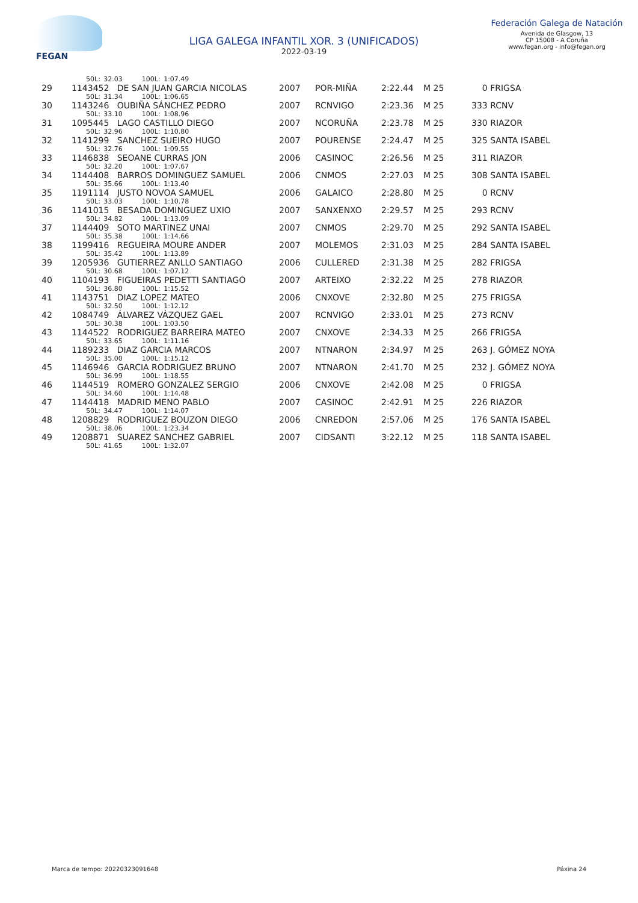FEGAN
LIGA GALEGA INFANTIL XOR. 3 (UNIFICADOS)
2022-03-19
Federación Galega de Natación
Avenida de Glasgow, 13
CP 15008 - A Coruña
www.fegan.org - info@fegan.org
| | 50L: 32.03 100L: 1:07.49 | | | | | |
| 29 | 1143452 DE SAN JUAN GARCIA NICOLAS | 2007 | POR-MIÑA | 2:22.44 | M 25 | 0 FRIGSA |
| | 50L: 31.34 100L: 1:06.65 | | | | | |
| 30 | 1143246 OUBIÑA SÁNCHEZ PEDRO | 2007 | RCNVIGO | 2:23.36 | M 25 | 333 RCNV |
| | 50L: 33.10 100L: 1:08.96 | | | | | |
| 31 | 1095445 LAGO CASTILLO DIEGO | 2007 | NCORUÑA | 2:23.78 | M 25 | 330 RIAZOR |
| | 50L: 32.96 100L: 1:10.80 | | | | | |
| 32 | 1141299 SANCHEZ SUEIRO HUGO | 2007 | POURENSE | 2:24.47 | M 25 | 325 SANTA ISABEL |
| | 50L: 32.76 100L: 1:09.55 | | | | | |
| 33 | 1146838 SEOANE CURRAS JON | 2006 | CASINOC | 2:26.56 | M 25 | 311 RIAZOR |
| | 50L: 32.20 100L: 1:07.67 | | | | | |
| 34 | 1144408 BARROS DOMINGUEZ SAMUEL | 2006 | CNMOS | 2:27.03 | M 25 | 308 SANTA ISABEL |
| | 50L: 35.66 100L: 1:13.40 | | | | | |
| 35 | 1191114 JUSTO NOVOA SAMUEL | 2006 | GALAICO | 2:28.80 | M 25 | 0 RCNV |
| | 50L: 33.03 100L: 1:10.78 | | | | | |
| 36 | 1141015 BESADA DOMINGUEZ UXIO | 2007 | SANXENXO | 2:29.57 | M 25 | 293 RCNV |
| | 50L: 34.82 100L: 1:13.09 | | | | | |
| 37 | 1144409 SOTO MARTINEZ UNAI | 2007 | CNMOS | 2:29.70 | M 25 | 292 SANTA ISABEL |
| | 50L: 35.38 100L: 1:14.66 | | | | | |
| 38 | 1199416 REGUEIRA MOURE ANDER | 2007 | MOLEMOS | 2:31.03 | M 25 | 284 SANTA ISABEL |
| | 50L: 35.42 100L: 1:13.89 | | | | | |
| 39 | 1205936 GUTIERREZ ANLLO SANTIAGO | 2006 | CULLERED | 2:31.38 | M 25 | 282 FRIGSA |
| | 50L: 30.68 100L: 1:07.12 | | | | | |
| 40 | 1104193 FIGUEIRAS PEDETTI SANTIAGO | 2007 | ARTEIXO | 2:32.22 | M 25 | 278 RIAZOR |
| | 50L: 36.80 100L: 1:15.52 | | | | | |
| 41 | 1143751 DIAZ LOPEZ MATEO | 2006 | CNXOVE | 2:32.80 | M 25 | 275 FRIGSA |
| | 50L: 32.50 100L: 1:12.12 | | | | | |
| 42 | 1084749 ÁLVAREZ VÁZQUEZ GAEL | 2007 | RCNVIGO | 2:33.01 | M 25 | 273 RCNV |
| | 50L: 30.38 100L: 1:03.50 | | | | | |
| 43 | 1144522 RODRIGUEZ BARREIRA MATEO | 2007 | CNXOVE | 2:34.33 | M 25 | 266 FRIGSA |
| | 50L: 33.65 100L: 1:11.16 | | | | | |
| 44 | 1189233 DIAZ GARCIA MARCOS | 2007 | NTNARON | 2:34.97 | M 25 | 263 J. GÓMEZ NOYA |
| | 50L: 35.00 100L: 1:15.12 | | | | | |
| 45 | 1146946 GARCIA RODRIGUEZ BRUNO | 2007 | NTNARON | 2:41.70 | M 25 | 232 J. GÓMEZ NOYA |
| | 50L: 36.99 100L: 1:18.55 | | | | | |
| 46 | 1144519 ROMERO GONZALEZ SERGIO | 2006 | CNXOVE | 2:42.08 | M 25 | 0 FRIGSA |
| | 50L: 34.60 100L: 1:14.48 | | | | | |
| 47 | 1144418 MADRID MENO PABLO | 2007 | CASINOC | 2:42.91 | M 25 | 226 RIAZOR |
| | 50L: 34.47 100L: 1:14.07 | | | | | |
| 48 | 1208829 RODRIGUEZ BOUZON DIEGO | 2006 | CNREDON | 2:57.06 | M 25 | 176 SANTA ISABEL |
| | 50L: 38.06 100L: 1:23.34 | | | | | |
| 49 | 1208871 SUAREZ SANCHEZ GABRIEL | 2007 | CIDSANTI | 3:22.12 | M 25 | 118 SANTA ISABEL |
| | 50L: 41.65 100L: 1:32.07 | | | | | |
Marca de tempo: 20220323091648 Páxina 24